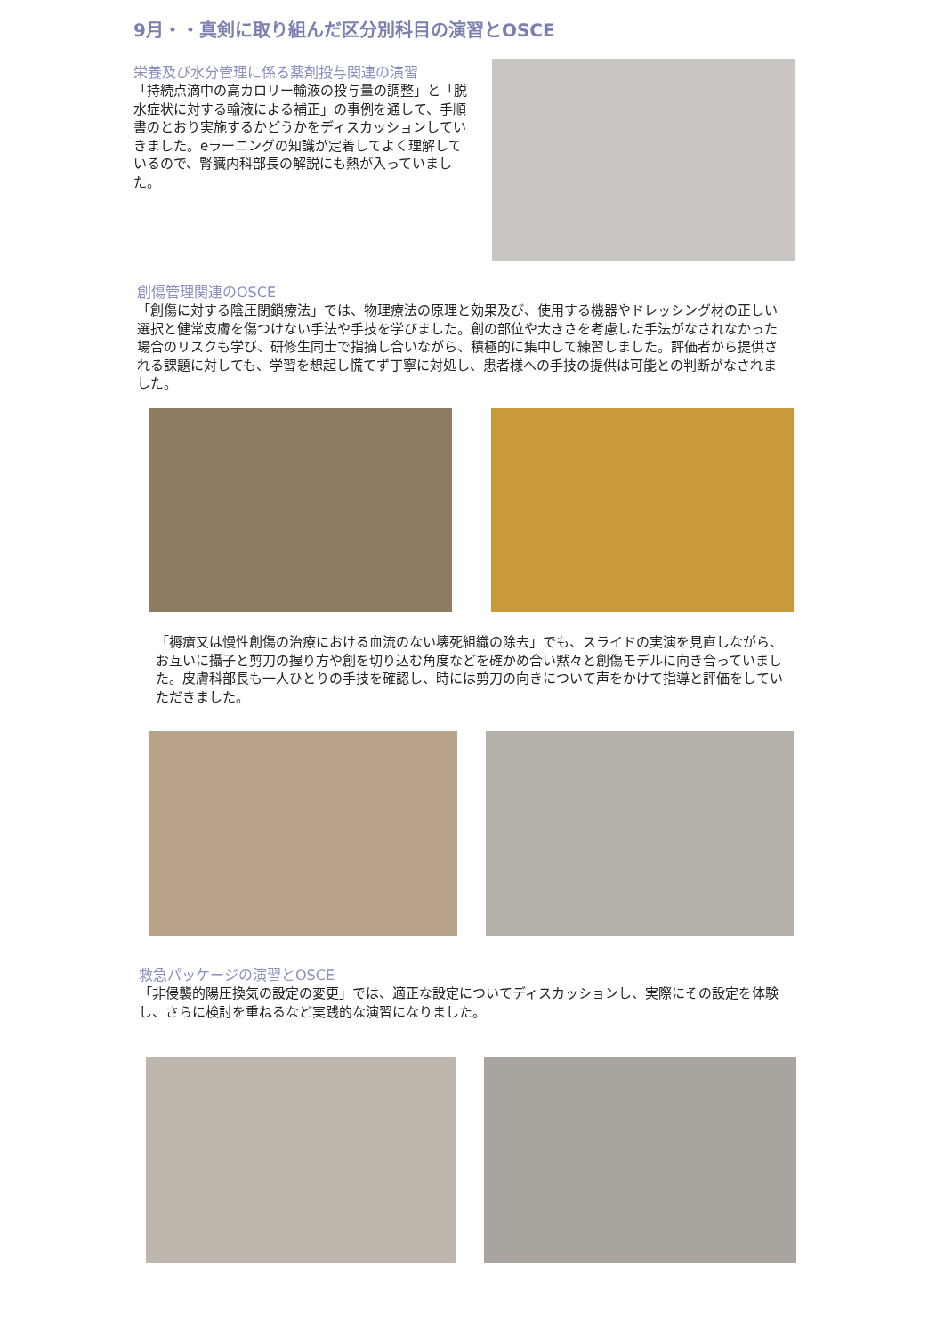9月・・真剣に取り組んだ区分別科目の演習とOSCE
栄養及び水分管理に係る薬剤投与関連の演習
「持続点滴中の高カロリー輸液の投与量の調整」と「脱水症状に対する輸液による補正」の事例を通して、手順書のとおり実施するかどうかをディスカッションしていきました。eラーニングの知識が定着してよく理解しているので、腎臓内科部長の解説にも熱が入っていました。
創傷管理関連のOSCE
「創傷に対する陰圧閉鎖療法」では、物理療法の原理と効果及び、使用する機器やドレッシング材の正しい選択と健常皮膚を傷つけない手法や手技を学びました。創の部位や大きさを考慮した手法がなされなかった場合のリスクも学び、研修生同士で指摘し合いながら、積極的に集中して練習しました。評価者から提供される課題に対しても、学習を想起し慌てず丁寧に対処し、患者様への手技の提供は可能との判断がなされました。
「褥瘡又は慢性創傷の治療における血流のない壊死組織の除去」でも、スライドの実演を見直しながら、お互いに攝子と剪刀の握り方や創を切り込む角度などを確かめ合い黙々と創傷モデルに向き合っていました。皮膚科部長も一人ひとりの手技を確認し、時には剪刀の向きについて声をかけて指導と評価をしていただきました。
救急パッケージの演習とOSCE
「非侵襲的陽圧換気の設定の変更」では、適正な設定についてディスカッションし、実際にその設定を体験し、さらに検討を重ねるなど実践的な演習になりました。